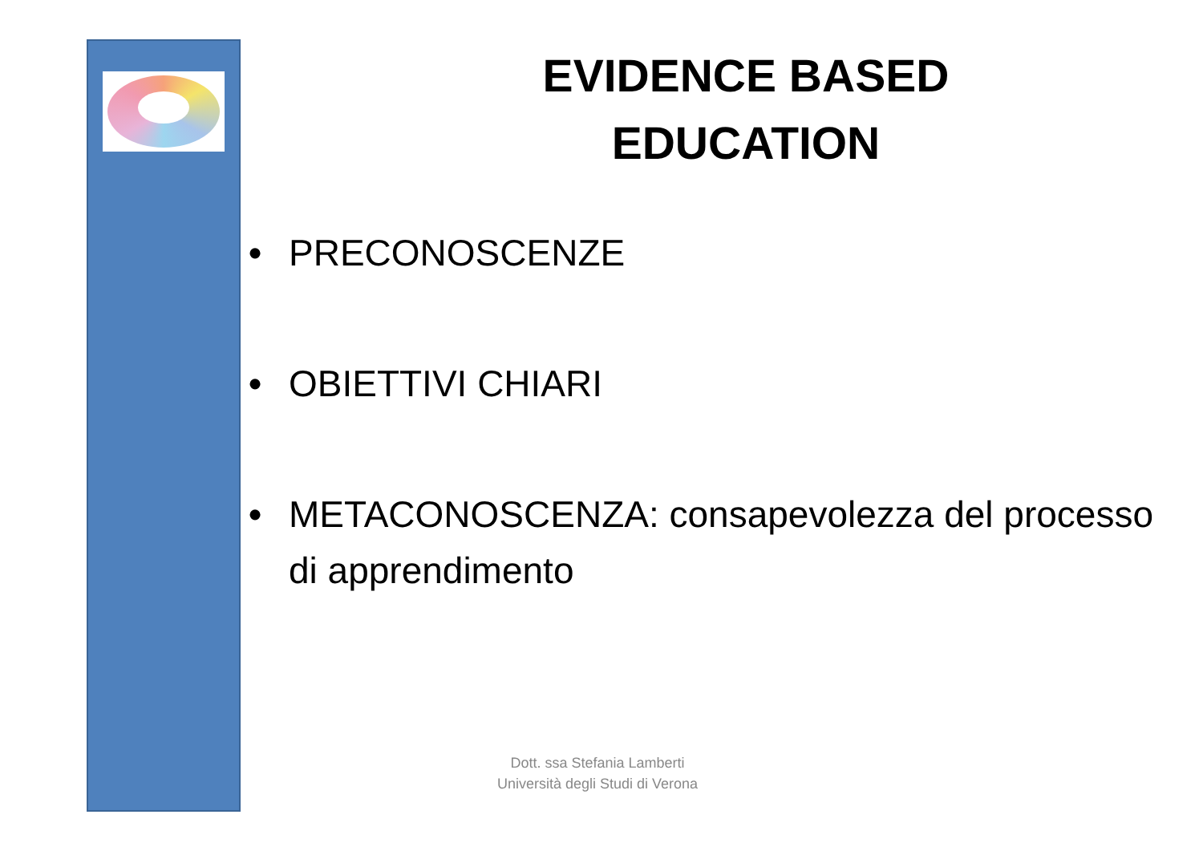EVIDENCE BASED
EDUCATION
• PRECONOSCENZE
• OBIETTIVI CHIARI
• METACONOSCENZA: consapevolezza del processo di apprendimento
Dott. ssa Stefania Lamberti
Università degli Studi di Verona